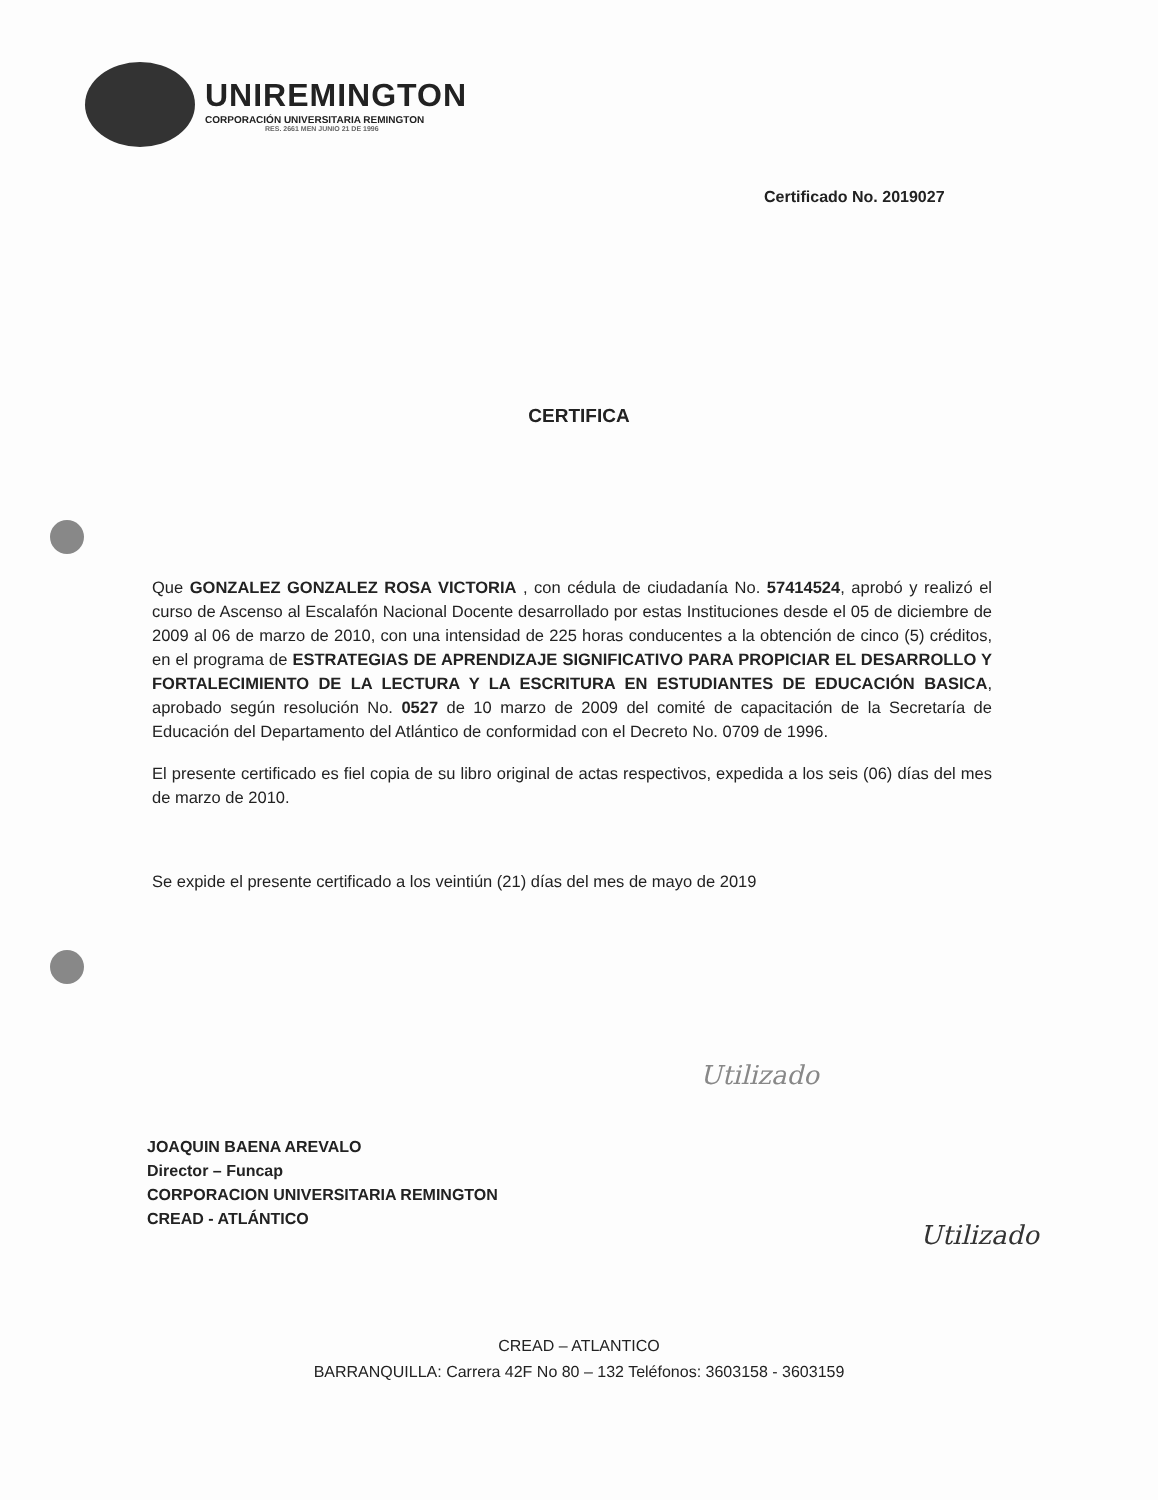UNIREMINGTON
CORPORACIÓN UNIVERSITARIA REMINGTON
RES. 2661 MEN JUNIO 21 DE 1996
Certificado No. 2019027
CERTIFICA
Que GONZALEZ GONZALEZ ROSA VICTORIA , con cédula de ciudadanía No. 57414524, aprobó y realizó el curso de Ascenso al Escalafón Nacional Docente desarrollado por estas Instituciones desde el 05 de diciembre de 2009 al 06 de marzo de 2010, con una intensidad de 225 horas conducentes a la obtención de cinco (5) créditos, en el programa de ESTRATEGIAS DE APRENDIZAJE SIGNIFICATIVO PARA PROPICIAR EL DESARROLLO Y FORTALECIMIENTO DE LA LECTURA Y LA ESCRITURA EN ESTUDIANTES DE EDUCACIÓN BASICA, aprobado según resolución No. 0527 de 10 marzo de 2009 del comité de capacitación de la Secretaría de Educación del Departamento del Atlántico de conformidad con el Decreto No. 0709 de 1996.
El presente certificado es fiel copia de su libro original de actas respectivos, expedida a los seis (06) días del mes de marzo de 2010.
Se expide el presente certificado a los veintiún (21) días del mes de mayo de 2019
Utilizado
Utilizado
JOAQUIN BAENA AREVALO
Director – Funcap
CORPORACION UNIVERSITARIA REMINGTON
CREAD - ATLÁNTICO
CREAD – ATLANTICO
BARRANQUILLA: Carrera 42F No 80 – 132 Teléfonos: 3603158 - 3603159